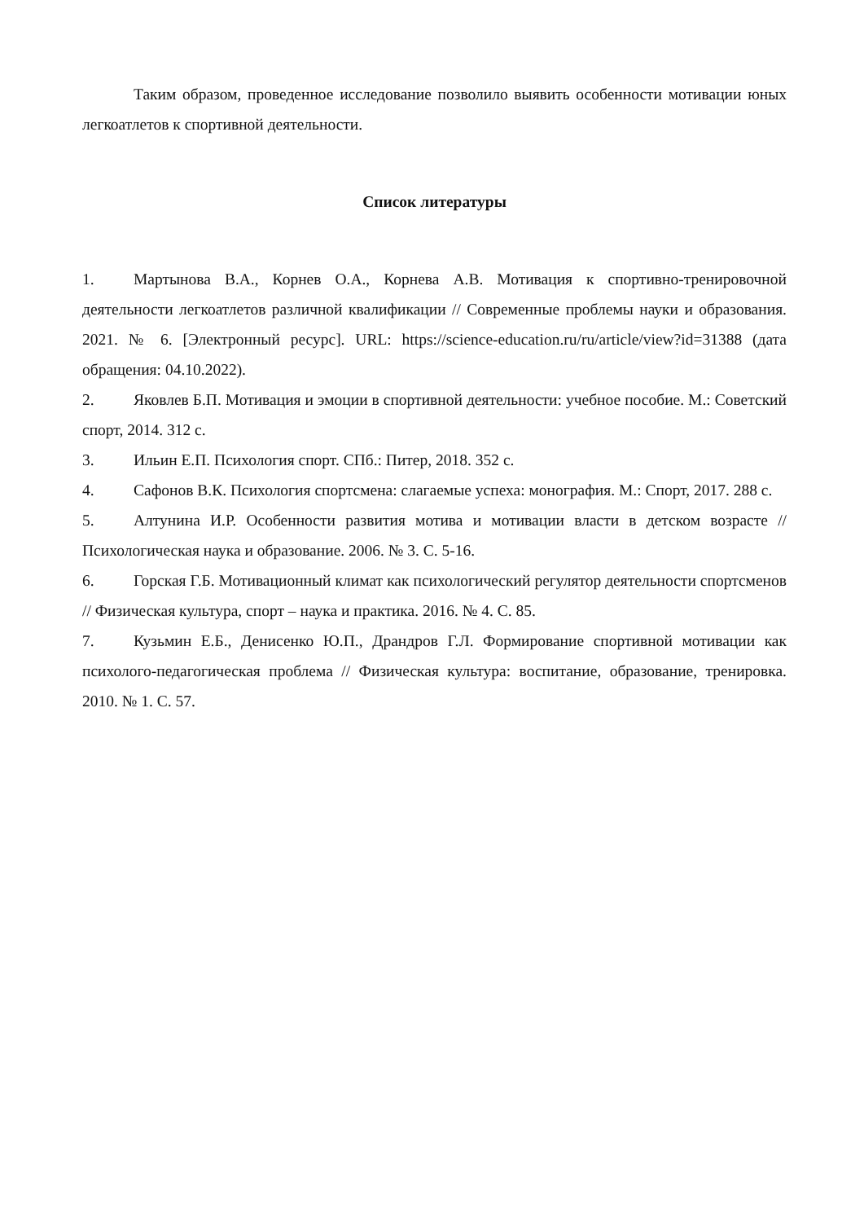Таким образом, проведенное исследование позволило выявить особенности мотивации юных легкоатлетов к спортивной деятельности.
Список литературы
1. Мартынова В.А., Корнев О.А., Корнева А.В. Мотивация к спортивно-тренировочной деятельности легкоатлетов различной квалификации // Современные проблемы науки и образования. 2021. № 6. [Электронный ресурс]. URL: https://science-education.ru/ru/article/view?id=31388 (дата обращения: 04.10.2022).
2. Яковлев Б.П. Мотивация и эмоции в спортивной деятельности: учебное пособие. М.: Советский спорт, 2014. 312 с.
3. Ильин Е.П. Психология спорт. СПб.: Питер, 2018. 352 с.
4. Сафонов В.К. Психология спортсмена: слагаемые успеха: монография. М.: Спорт, 2017. 288 с.
5. Алтунина И.Р. Особенности развития мотива и мотивации власти в детском возрасте // Психологическая наука и образование. 2006. № 3. С. 5-16.
6. Горская Г.Б. Мотивационный климат как психологический регулятор деятельности спортсменов // Физическая культура, спорт – наука и практика. 2016. № 4. С. 85.
7. Кузьмин Е.Б., Денисенко Ю.П., Драндров Г.Л. Формирование спортивной мотивации как психолого-педагогическая проблема // Физическая культура: воспитание, образование, тренировка. 2010. № 1. С. 57.